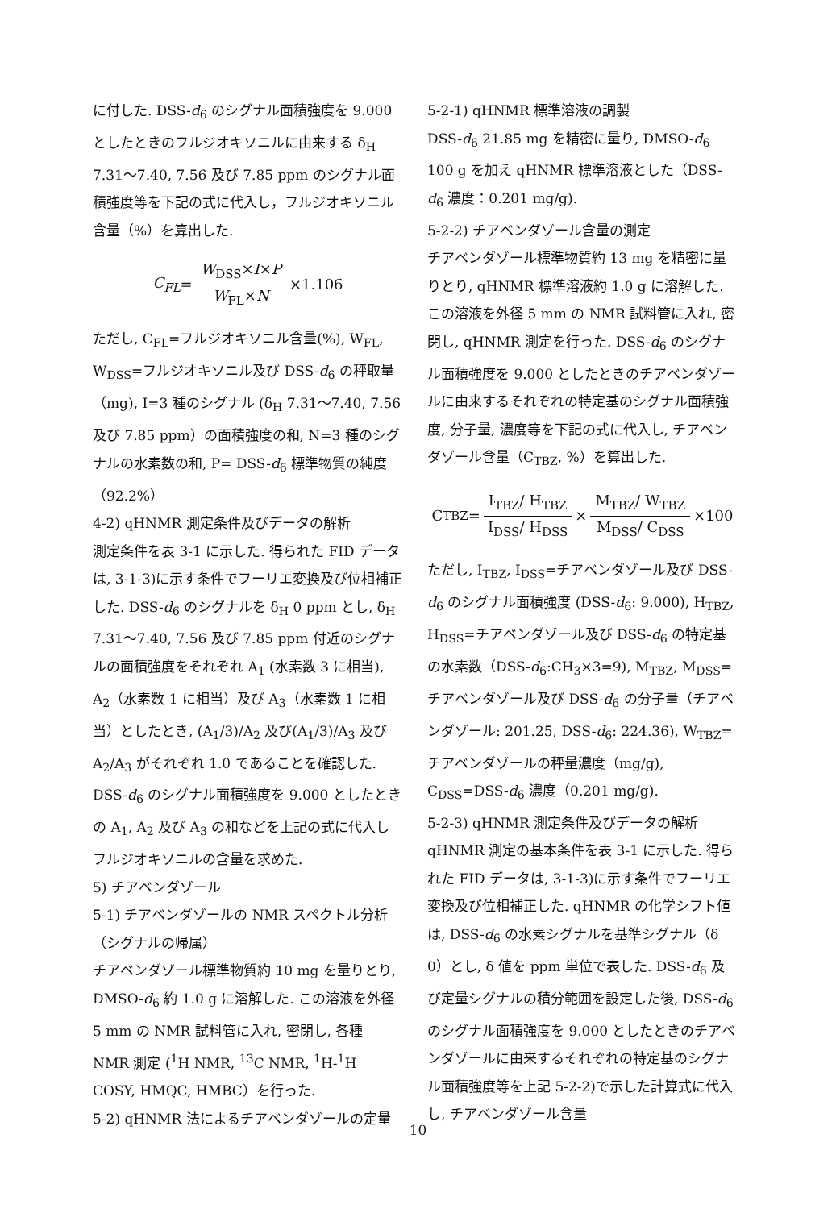に付した. DSS-d<sub>6</sub> のシグナル面積強度を 9.000 としたときのフルジオキソニルに由来する δ<sub>H</sub> 7.31～7.40, 7.56 及び 7.85 ppm のシグナル面積強度等を下記の式に代入し，フルジオキソニル含量（%）を算出した.
C<sub>FL</sub> = W<sub>DSS</sub>×I×P W<sub>FL</sub>×N ×1.106
ただし, C<sub>FL</sub>=フルジオキソニル含量(%), W<sub>FL</sub>, W<sub>DSS</sub>=フルジオキソニル及び DSS-d<sub>6</sub> の秤取量（mg), I=3 種のシグナル (δ<sub>H</sub> 7.31～7.40, 7.56 及び 7.85 ppm）の面積強度の和, N=3 種のシグナルの水素数の和, P= DSS-d<sub>6</sub> 標準物質の純度（92.2%）
4-2) qHNMR 測定条件及びデータの解析
測定条件を表 3-1 に示した. 得られた FID データは, 3-1-3)に示す条件でフーリエ変換及び位相補正した. DSS-d<sub>6</sub> のシグナルを δ<sub>H</sub> 0 ppm とし, δ<sub>H</sub> 7.31～7.40, 7.56 及び 7.85 ppm 付近のシグナルの面積強度をそれぞれ A<sub>1</sub> (水素数 3 に相当), A<sub>2</sub>（水素数 1 に相当）及び A<sub>3</sub>（水素数 1 に相当）としたとき, (A<sub>1</sub>/3)/A<sub>2</sub> 及び(A<sub>1</sub>/3)/A<sub>3</sub> 及び A<sub>2</sub>/A<sub>3</sub> がそれぞれ 1.0 であることを確認した. DSS-d<sub>6</sub> のシグナル面積強度を 9.000 としたときの A<sub>1</sub>, A<sub>2</sub> 及び A<sub>3</sub> の和などを上記の式に代入しフルジオキソニルの含量を求めた.
5) チアベンダゾール
5-1) チアベンダゾールの NMR スペクトル分析（シグナルの帰属）
チアベンダゾール標準物質約 10 mg を量りとり, DMSO-d<sub>6</sub> 約 1.0 g に溶解した. この溶液を外径 5 mm の NMR 試料管に入れ, 密閉し, 各種 NMR 測定 (<sup>1</sup>H NMR, <sup>13</sup>C NMR, <sup>1</sup>H-<sup>1</sup>H COSY, HMQC, HMBC）を行った.
5-2) qHNMR 法によるチアベンダゾールの定量
5-2-1) qHNMR 標準溶液の調製
DSS-d<sub>6</sub> 21.85 mg を精密に量り, DMSO-d<sub>6</sub> 100 g を加え qHNMR 標準溶液とした（DSS-d<sub>6</sub> 濃度：0.201 mg/g).
5-2-2) チアベンダゾール含量の測定
チアベンダゾール標準物質約 13 mg を精密に量りとり, qHNMR 標準溶液約 1.0 g に溶解した. この溶液を外径 5 mm の NMR 試料管に入れ, 密閉し, qHNMR 測定を行った. DSS-d<sub>6</sub> のシグナル面積強度を 9.000 としたときのチアベンダゾールに由来するそれぞれの特定基のシグナル面積強度, 分子量, 濃度等を下記の式に代入し, チアベンダゾール含量（C<sub>TBZ</sub>, %）を算出した.
C<sub>TBZ</sub> = I<sub>TBZ</sub>/ H<sub>TBZ</sub> I<sub>DSS</sub>/ H<sub>DSS</sub> × M<sub>TBZ</sub>/ W<sub>TBZ</sub> M<sub>DSS</sub>/ C<sub>DSS</sub> ×100
ただし, I<sub>TBZ</sub>, I<sub>DSS</sub>=チアベンダゾール及び DSS-d<sub>6</sub> のシグナル面積強度 (DSS-d<sub>6</sub>: 9.000), H<sub>TBZ</sub>, H<sub>DSS</sub>=チアベンダゾール及び DSS-d<sub>6</sub> の特定基の水素数（DSS-d<sub>6</sub>:CH<sub>3</sub>×3=9), M<sub>TBZ</sub>, M<sub>DSS</sub>=チアベンダゾール及び DSS-d<sub>6</sub> の分子量（チアベンダゾール: 201.25, DSS-d<sub>6</sub>: 224.36), W<sub>TBZ</sub>=チアベンダゾールの秤量濃度（mg/g), C<sub>DSS</sub>=DSS-d<sub>6</sub> 濃度（0.201 mg/g).
5-2-3) qHNMR 測定条件及びデータの解析
qHNMR 測定の基本条件を表 3-1 に示した. 得られた FID データは, 3-1-3)に示す条件でフーリエ変換及び位相補正した. qHNMR の化学シフト値は, DSS-d<sub>6</sub> の水素シグナルを基準シグナル（δ 0）とし, δ 値を ppm 単位で表した. DSS-d<sub>6</sub> 及び定量シグナルの積分範囲を設定した後, DSS-d<sub>6</sub> のシグナル面積強度を 9.000 としたときのチアベンダゾールに由来するそれぞれの特定基のシグナル面積強度等を上記 5-2-2)で示した計算式に代入し, チアベンダゾール含量
10